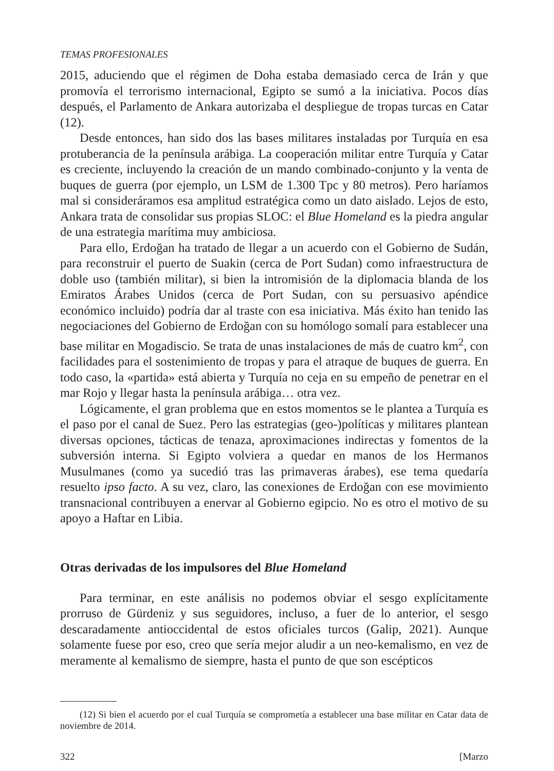TEMAS PROFESIONALES
2015, aduciendo que el régimen de Doha estaba demasiado cerca de Irán y que promovía el terrorismo internacional, Egipto se sumó a la iniciativa. Pocos días después, el Parlamento de Ankara autorizaba el despliegue de tropas turcas en Catar (12).
Desde entonces, han sido dos las bases militares instaladas por Turquía en esa protuberancia de la península arábiga. La cooperación militar entre Turquía y Catar es creciente, incluyendo la creación de un mando combinado-conjunto y la venta de buques de guerra (por ejemplo, un LSM de 1.300 Tpc y 80 metros). Pero haríamos mal si consideráramos esa amplitud estratégica como un dato aislado. Lejos de esto, Ankara trata de consolidar sus propias SLOC: el Blue Homeland es la piedra angular de una estrategia marítima muy ambiciosa.
Para ello, Erdoğan ha tratado de llegar a un acuerdo con el Gobierno de Sudán, para reconstruir el puerto de Suakin (cerca de Port Sudan) como infraestructura de doble uso (también militar), si bien la intromisión de la diplomacia blanda de los Emiratos Árabes Unidos (cerca de Port Sudan, con su persuasivo apéndice económico incluido) podría dar al traste con esa iniciativa. Más éxito han tenido las negociaciones del Gobierno de Erdoğan con su homólogo somalí para establecer una base militar en Mogadiscio. Se trata de unas instalaciones de más de cuatro km<sup>2</sup>, con facilidades para el sostenimiento de tropas y para el atraque de buques de guerra. En todo caso, la «partida» está abierta y Turquía no ceja en su empeño de penetrar en el mar Rojo y llegar hasta la península arábiga… otra vez.
Lógicamente, el gran problema que en estos momentos se le plantea a Turquía es el paso por el canal de Suez. Pero las estrategias (geo-)políticas y militares plantean diversas opciones, tácticas de tenaza, aproximaciones indirectas y fomentos de la subversión interna. Si Egipto volviera a quedar en manos de los Hermanos Musulmanes (como ya sucedió tras las primaveras árabes), ese tema quedaría resuelto ipso facto. A su vez, claro, las conexiones de Erdoğan con ese movimiento transnacional contribuyen a enervar al Gobierno egipcio. No es otro el motivo de su apoyo a Haftar en Libia.
Otras derivadas de los impulsores del Blue Homeland
Para terminar, en este análisis no podemos obviar el sesgo explícitamente prorruso de Gürdeniz y sus seguidores, incluso, a fuer de lo anterior, el sesgo descaradamente antioccidental de estos oficiales turcos (Galip, 2021). Aunque solamente fuese por eso, creo que sería mejor aludir a un neo-kemalismo, en vez de meramente al kemalismo de siempre, hasta el punto de que son escépticos
(12) Si bien el acuerdo por el cual Turquía se comprometía a establecer una base militar en Catar data de noviembre de 2014.
322 [Marzo